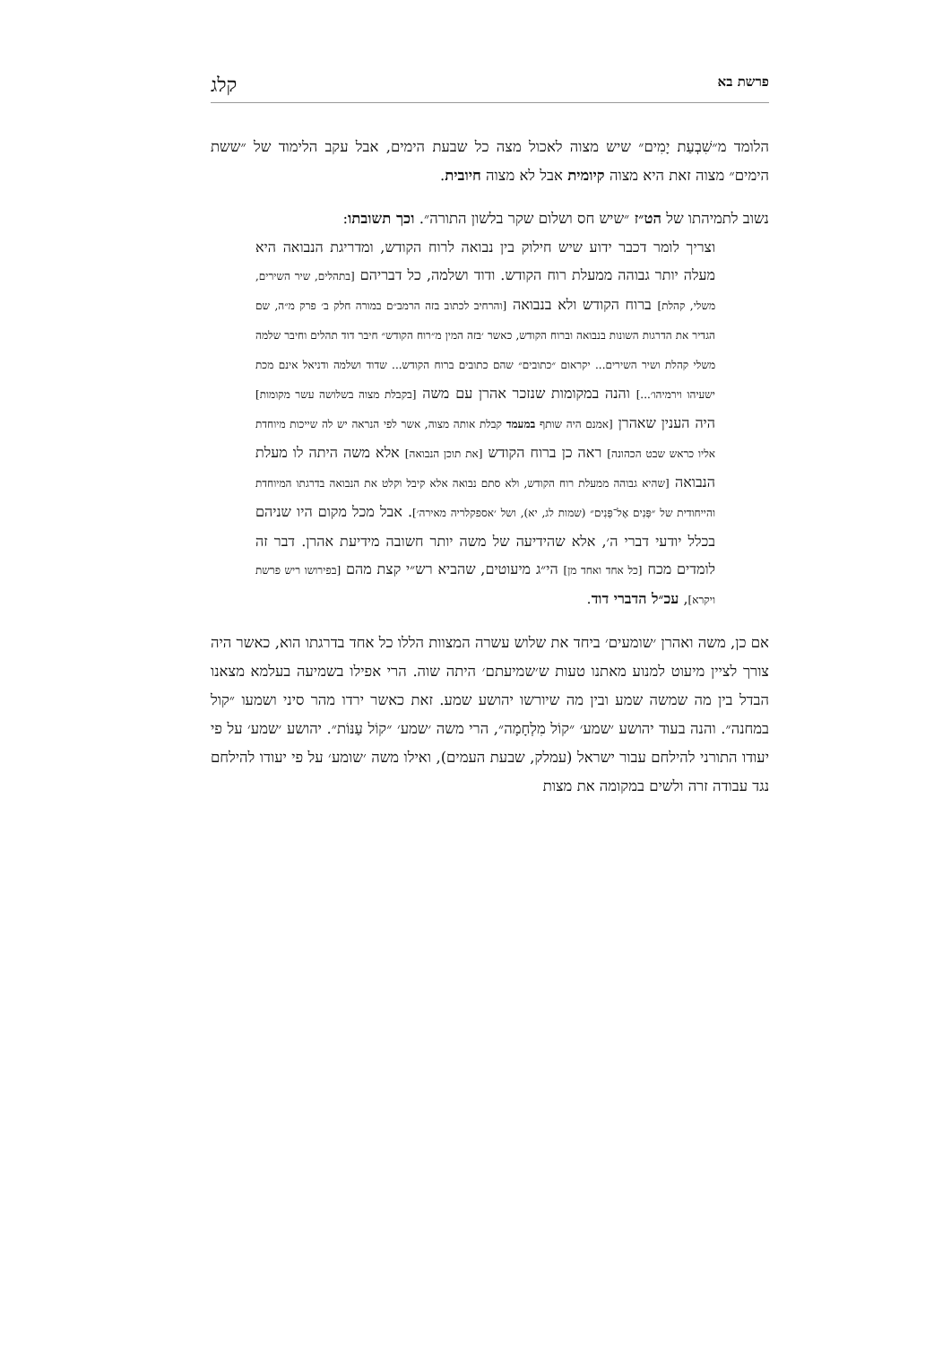פרשת בא קלג
הלומד מ״שִׁבְעַת יָמִים״ שיש מצוה לאכול מצה כל שבעת הימים, אבל עקב הלימוד של ״ששת הימים״ מצוה זאת היא מצוה קיומית אבל לא מצוה חיובית.
נשוב לתמיהתו של הט״ז ״שיש חס ושלום שקר בלשון התורה״. וכך תשובתו:
וצריך לומר דכבר ידוע שיש חילוק בין נבואה לרוח הקודש, ומדריגת הנבואה היא מעלה יותר גבוהה ממעלת רוח הקודש. ודוד ושלמה, כל דבריהם [בתהלים, שיר השירים, משלי, קהלת] ברוח הקודש ולא בנבואה [והרחיב לכתוב בזה הרמב״ם במורה חלק ב׳ פרק מ״ה, שם הגדיר את הדרגות השונות בנבואה וברוח הקודש, כאשר ׳בזה המין מ״רוח הקודש״ חיבר דוד תהלים וחיבר שלמה משלי קהלת ושיר השירים... יקראום ״כתובים״ שהם כתובים ברוח הקודש... שדוד ושלמה ודניאל אינם מכת ישעיהו וירמיהו׳...] והנה במקומות שנזכר אהרן עם משה [בקבלת מצוה בשלושה עשר מקומות] היה הענין שאהרן [אמנם היה שותף במעמד קבלת אותה מצוה, אשר לפי הנראה יש לה שייכות מיוחדת אליו כראש שבט הכהונה] ראה כן ברוח הקודש [את תוכן הנבואה] אלא משה היתה לו מעלת הנבואה [שהיא גבוהה ממעלת רוח הקודש, ולא סתם נבואה אלא קיבל וקלט את הנבואה בדרגתו המיוחדת והייחודית של ״פָּנִים אֶל־פָּנִים״ (שמות לג, יא), ושל ׳אספקלריה מאירה׳]. אבל מכל מקום היו שניהם בכלל יודעי דברי ה׳, אלא שהידיעה של משה יותר חשובה מידיעת אהרן. דבר זה לומדים מכח [כל אחד ואחד מן] הי״ג מיעוטים, שהביא רש״י קצת מהם [בפירושו ריש פרשת ויקרא], עכ״ל הדברי דוד.
אם כן, משה ואהרן ׳שומעים׳ ביחד את שלוש עשרה המצוות הללו כל אחד בדרגתו הוא, כאשר היה צורך לציין מיעוט למנוע מאתנו טעות ש׳שמיעתם׳ היתה שוה. הרי אפילו בשמיעה בעלמא מצאנו הבדל בין מה שמשה שמע ובין מה שיורשו יהושע שמע. זאת כאשר ירדו מהר סיני ושמעו ״קול במחנה״. והנה בעוד יהושע ׳שמע׳ ״קוֹל מִלְחָמָה״, הרי משה ׳שמע׳ ״קוֹל עַנּוֹת״. יהושע ׳שמע׳ על פי יעודו התורני להילחם עבור ישראל (עמלק, שבעת העמים), ואילו משה ׳שומע׳ על פי יעודו להילחם נגד עבודה זרה ולשים במקומה את מצות